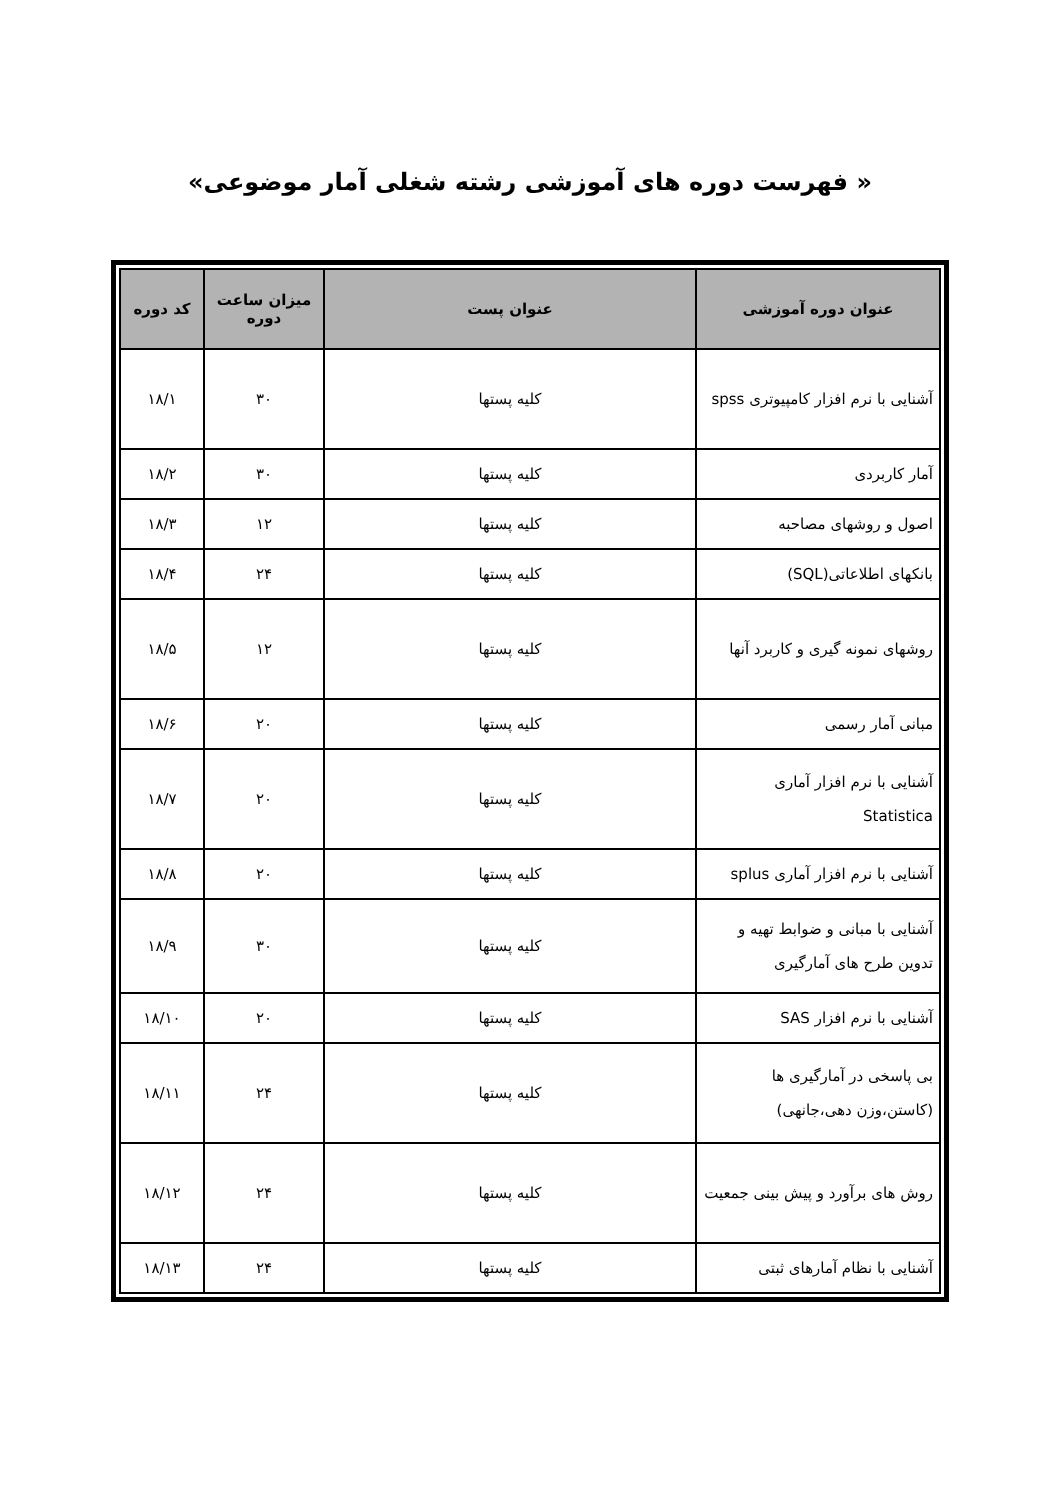« فهرست دوره های آموزشی رشته شغلی آمار موضوعی»
| عنوان دوره آموزشی | عنوان پست | میزان ساعت دوره | کد دوره |
| --- | --- | --- | --- |
| آشنایی با نرم افزار کامپیوتری spss | کلیه پستها | ۳۰ | ۱۸/۱ |
| آمار کاربردی | کلیه پستها | ۳۰ | ۱۸/۲ |
| اصول و روشهای مصاحبه | کلیه پستها | ۱۲ | ۱۸/۳ |
| بانکهای اطلاعاتی(SQL) | کلیه پستها | ۲۴ | ۱۸/۴ |
| روشهای نمونه گیری و کاربرد آنها | کلیه پستها | ۱۲ | ۱۸/۵ |
| مبانی آمار رسمی | کلیه پستها | ۲۰ | ۱۸/۶ |
| آشنایی با نرم افزار آماری Statistica | کلیه پستها | ۲۰ | ۱۸/۷ |
| آشنایی با نرم افزار آماری splus | کلیه پستها | ۲۰ | ۱۸/۸ |
| آشنایی با مبانی و ضوابط تهیه و تدوین طرح های آمارگیری | کلیه پستها | ۳۰ | ۱۸/۹ |
| آشنایی با نرم افزار SAS | کلیه پستها | ۲۰ | ۱۸/۱۰ |
| بی پاسخی در آمارگیری ها (کاستن،وزن دهی،جانهی) | کلیه پستها | ۲۴ | ۱۸/۱۱ |
| روش های برآورد و پیش بینی جمعیت | کلیه پستها | ۲۴ | ۱۸/۱۲ |
| آشنایی با نظام آمارهای ثبتی | کلیه پستها | ۲۴ | ۱۸/۱۳ |